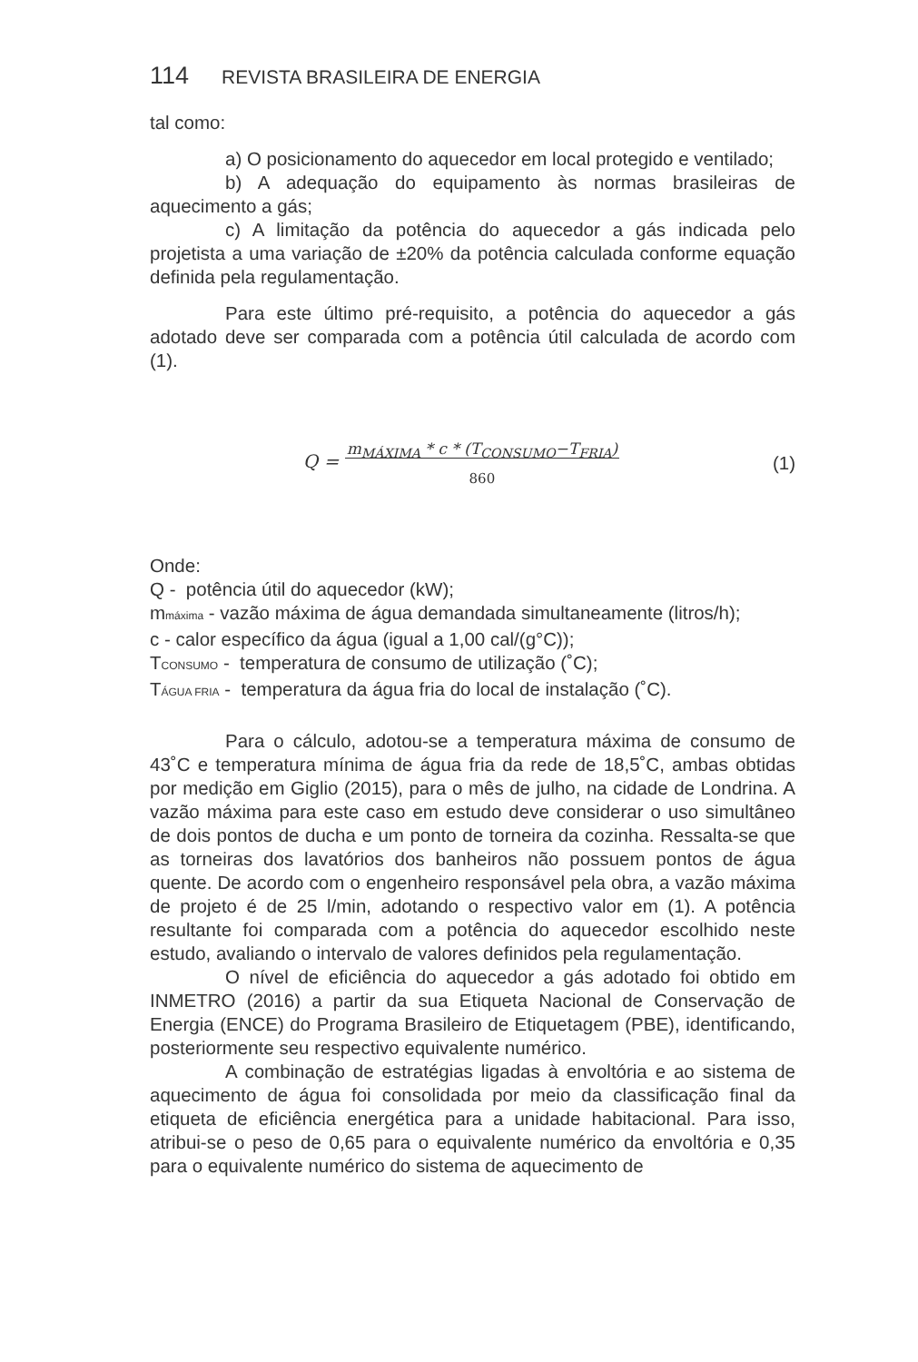114 REVISTA BRASILEIRA DE ENERGIA
tal como:
a) O posicionamento do aquecedor em local protegido e venti­lado;
b) A adequação do equipamento às normas brasileiras de aquecimento a gás;
c) A limitação da potência do aquecedor a gás indicada pelo projetista a uma variação de ±20% da potência calculada conforme equação definida pela regulamentação.
Para este último pré-requisito, a potência do aquecedor a gás adotado deve ser comparada com a potência útil calculada de acordo com (1).
Q = m<sub>MÁXIMA</sub> * c * (T<sub>CONSUMO</sub>−T<sub>FRIA</sub>)
860
(1)
Onde:
Q - potência útil do aquecedor (kW);
mmáxima - vazão máxima de água demandada simultaneamente (litros/h);
c - calor específico da água (igual a 1,00 cal/(g°C));
TCONSUMO - temperatura de consumo de utilização (˚C);
TÁGUA FRIA - temperatura da água fria do local de instalação (˚C).
Para o cálculo, adotou-se a temperatura máxima de consumo de 43˚C e temperatura mínima de água fria da rede de 18,5˚C, ambas obtidas por medição em Giglio (2015), para o mês de julho, na cidade de Londrina. A vazão máxima para este caso em estudo deve conside­rar o uso simultâneo de dois pontos de ducha e um ponto de torneira da cozinha. Ressalta-se que as torneiras dos lavatórios dos banheiros não possuem pontos de água quente. De acordo com o engenheiro responsável pela obra, a vazão máxima de projeto é de 25 l/min, ado­tando o respectivo valor em (1). A potência resultante foi comparada com a potência do aquecedor escolhido neste estudo, avaliando o in­tervalo de valores definidos pela regulamentação.
O nível de eficiência do aquecedor a gás adotado foi obtido em INMETRO (2016) a partir da sua Etiqueta Nacional de Conservação de Energia (ENCE) do Programa Brasileiro de Etiquetagem (PBE), identi­ficando, posteriormente seu respectivo equivalente numérico.
A combinação de estratégias ligadas à envoltória e ao sistema de aquecimento de água foi consolidada por meio da classificação final da etiqueta de eficiência energética para a unidade habitacional. Para isso, atribui-se o peso de 0,65 para o equivalente numérico da envoltó­ria e 0,35 para o equivalente numérico do sistema de aquecimento de